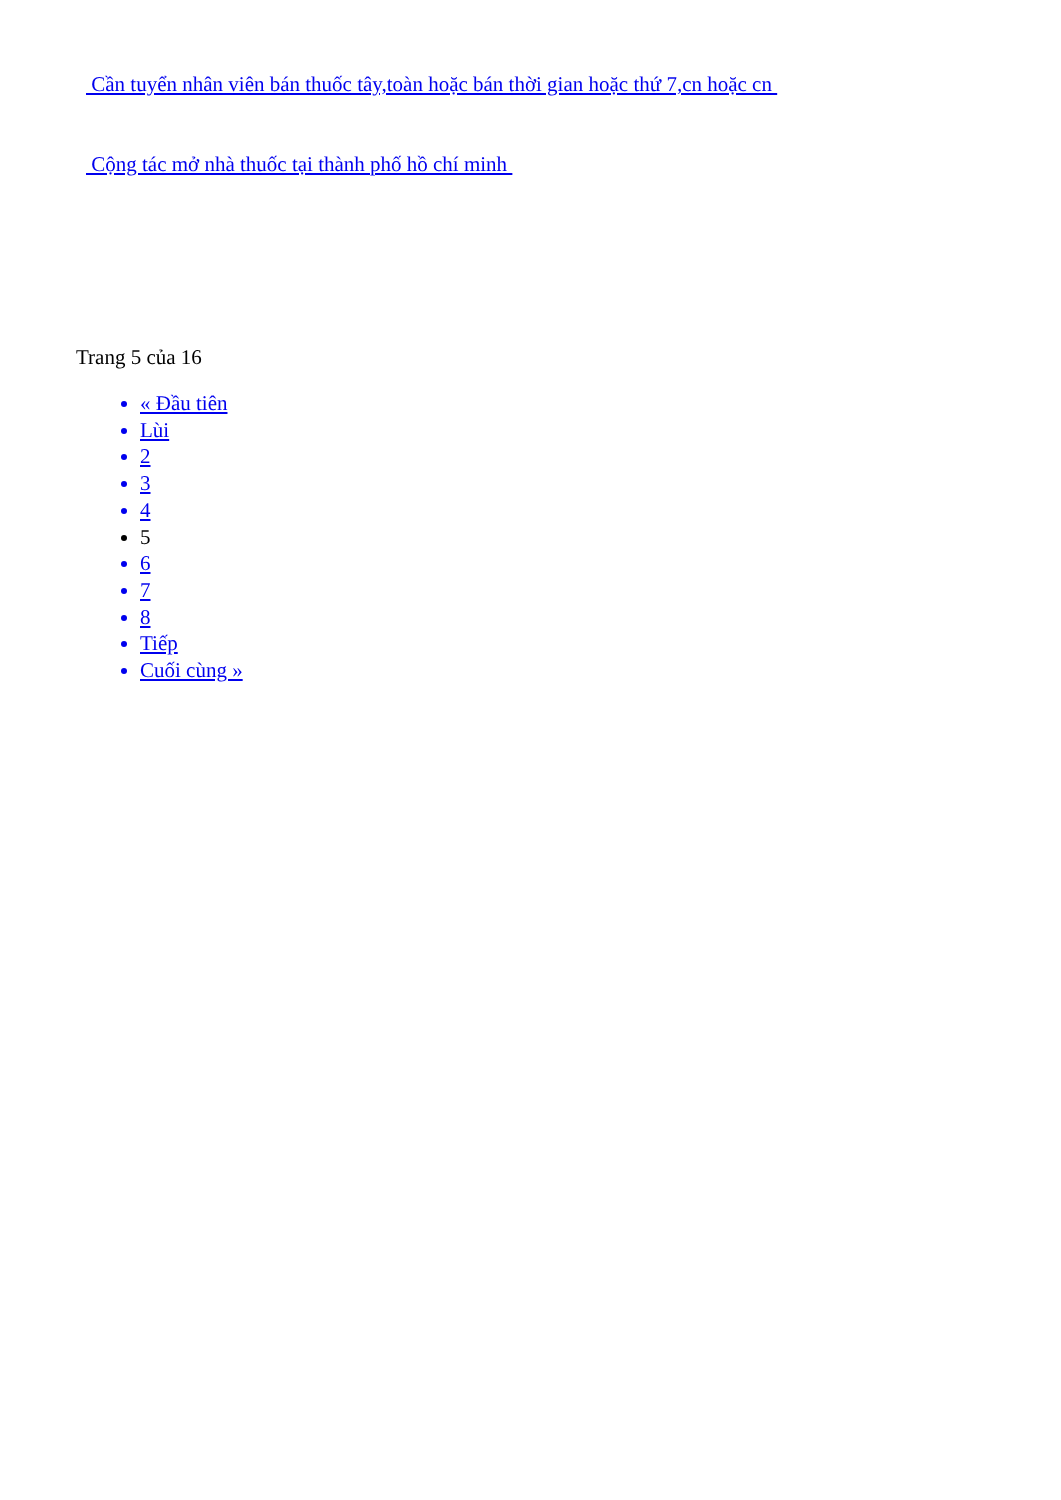Cần tuyển nhân viên bán thuốc tây,toàn hoặc bán thời gian hoặc thứ 7,cn hoặc cn
Cộng tác mở nhà thuốc tại thành phố hồ chí minh
Trang 5 của 16
« Đầu tiên
Lùi
2
3
4
5
6
7
8
Tiếp
Cuối cùng »